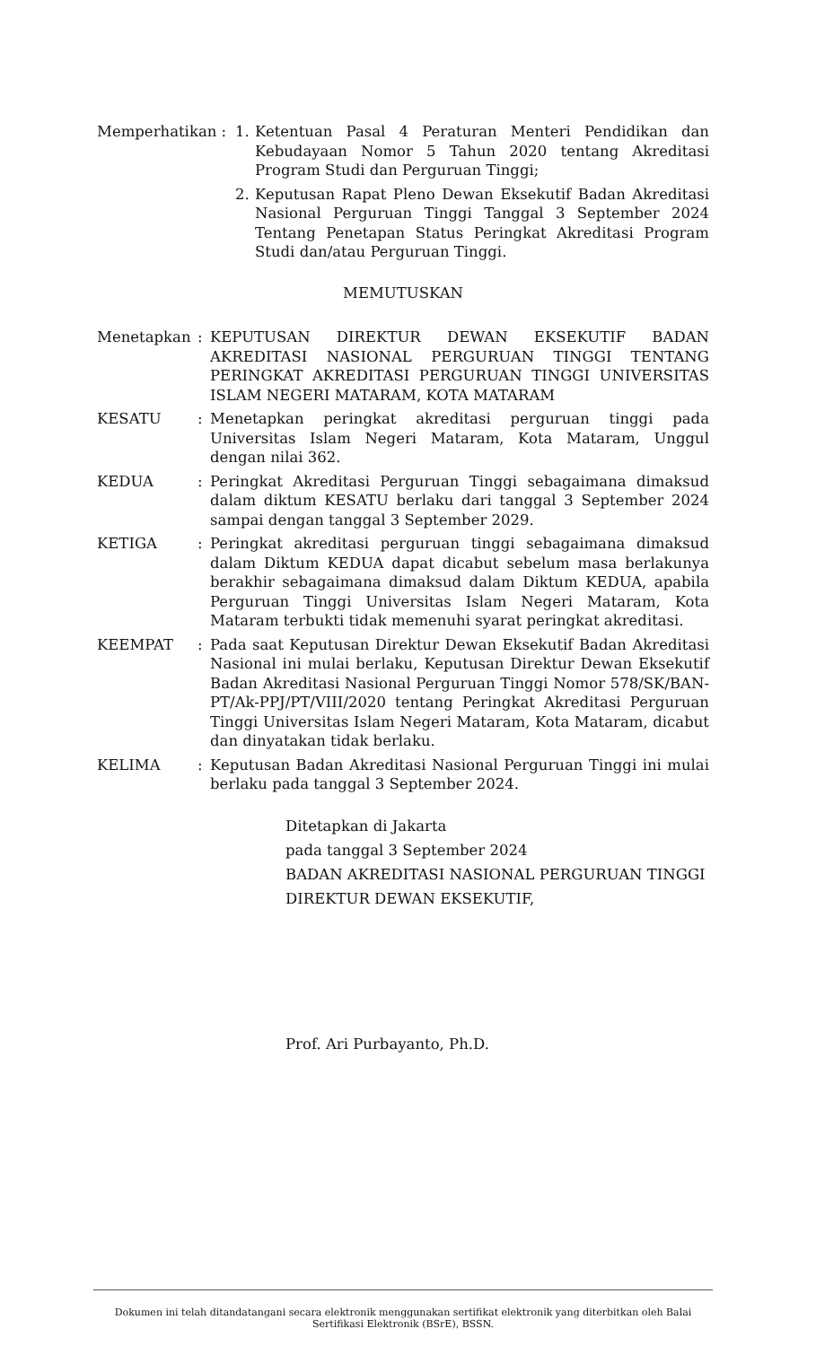Memperhatikan : 1. Ketentuan Pasal 4 Peraturan Menteri Pendidikan dan Kebudayaan Nomor 5 Tahun 2020 tentang Akreditasi Program Studi dan Perguruan Tinggi;
2. Keputusan Rapat Pleno Dewan Eksekutif Badan Akreditasi Nasional Perguruan Tinggi Tanggal 3 September 2024 Tentang Penetapan Status Peringkat Akreditasi Program Studi dan/atau Perguruan Tinggi.
MEMUTUSKAN
Menetapkan : KEPUTUSAN DIREKTUR DEWAN EKSEKUTIF BADAN AKREDITASI NASIONAL PERGURUAN TINGGI TENTANG PERINGKAT AKREDITASI PERGURUAN TINGGI UNIVERSITAS ISLAM NEGERI MATARAM, KOTA MATARAM
KESATU : Menetapkan peringkat akreditasi perguruan tinggi pada Universitas Islam Negeri Mataram, Kota Mataram, Unggul dengan nilai 362.
KEDUA : Peringkat Akreditasi Perguruan Tinggi sebagaimana dimaksud dalam diktum KESATU berlaku dari tanggal 3 September 2024 sampai dengan tanggal 3 September 2029.
KETIGA : Peringkat akreditasi perguruan tinggi sebagaimana dimaksud dalam Diktum KEDUA dapat dicabut sebelum masa berlakunya berakhir sebagaimana dimaksud dalam Diktum KEDUA, apabila Perguruan Tinggi Universitas Islam Negeri Mataram, Kota Mataram terbukti tidak memenuhi syarat peringkat akreditasi.
KEEMPAT : Pada saat Keputusan Direktur Dewan Eksekutif Badan Akreditasi Nasional ini mulai berlaku, Keputusan Direktur Dewan Eksekutif Badan Akreditasi Nasional Perguruan Tinggi Nomor 578/SK/BAN-PT/Ak-PPJ/PT/VIII/2020 tentang Peringkat Akreditasi Perguruan Tinggi Universitas Islam Negeri Mataram, Kota Mataram, dicabut dan dinyatakan tidak berlaku.
KELIMA : Keputusan Badan Akreditasi Nasional Perguruan Tinggi ini mulai berlaku pada tanggal 3 September 2024.
Ditetapkan di Jakarta
pada tanggal 3 September 2024
BADAN AKREDITASI NASIONAL PERGURUAN TINGGI
DIREKTUR DEWAN EKSEKUTIF,
Prof. Ari Purbayanto, Ph.D.
Dokumen ini telah ditandatangani secara elektronik menggunakan sertifikat elektronik yang diterbitkan oleh Balai Sertifikasi Elektronik (BSrE), BSSN.